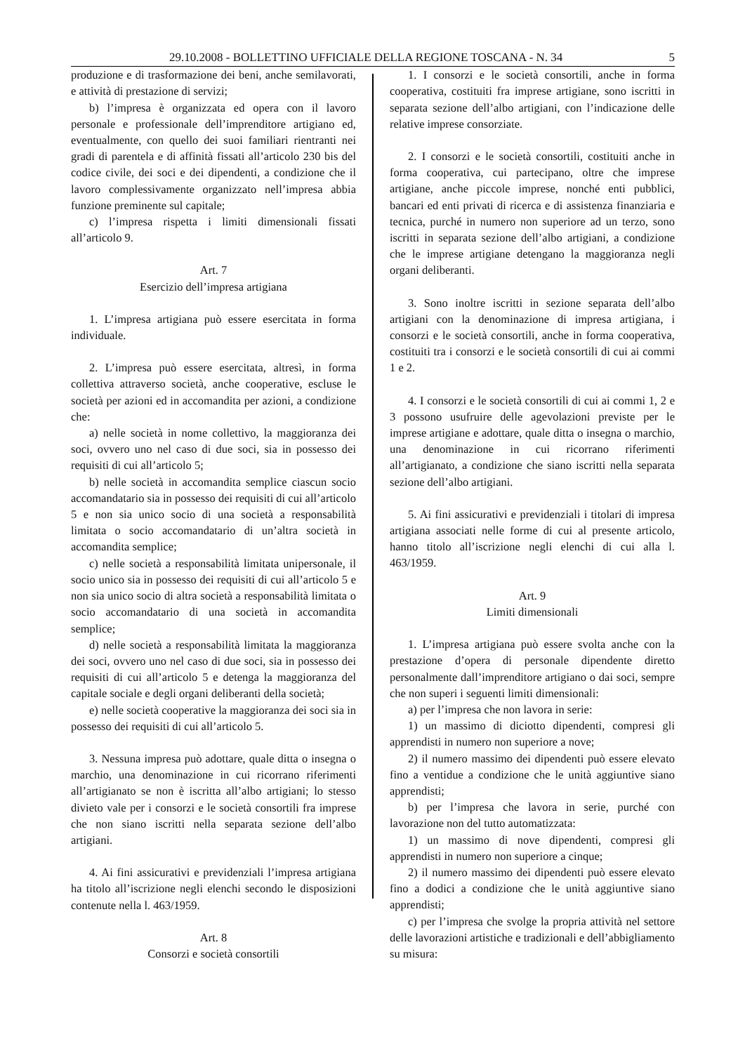29.10.2008 - BOLLETTINO UFFICIALE DELLA REGIONE TOSCANA - N. 34 5
produzione e di trasformazione dei beni, anche semilavorati, e attività di prestazione di servizi;
b) l’impresa è organizzata ed opera con il lavoro personale e professionale dell’imprenditore artigiano ed, eventualmente, con quello dei suoi familiari rientranti nei gradi di parentela e di affinità fissati all’articolo 230 bis del codice civile, dei soci e dei dipendenti, a condizione che il lavoro complessivamente organizzato nell’impresa abbia funzione preminente sul capitale;
c) l’impresa rispetta i limiti dimensionali fissati all’articolo 9.
Art. 7
Esercizio dell’impresa artigiana
1. L’impresa artigiana può essere esercitata in forma individuale.
2. L’impresa può essere esercitata, altresì, in forma collettiva attraverso società, anche cooperative, escluse le società per azioni ed in accomandita per azioni, a condizione che:
a) nelle società in nome collettivo, la maggioranza dei soci, ovvero uno nel caso di due soci, sia in possesso dei requisiti di cui all’articolo 5;
b) nelle società in accomandita semplice ciascun socio accomandatario sia in possesso dei requisiti di cui all’articolo 5 e non sia unico socio di una società a responsabilità limitata o socio accomandatario di un’altra società in accomandita semplice;
c) nelle società a responsabilità limitata unipersonale, il socio unico sia in possesso dei requisiti di cui all’articolo 5 e non sia unico socio di altra società a responsabilità limitata o socio accomandatario di una società in accomandita semplice;
d) nelle società a responsabilità limitata la maggioranza dei soci, ovvero uno nel caso di due soci, sia in possesso dei requisiti di cui all’articolo 5 e detenga la maggioranza del capitale sociale e degli organi deliberanti della società;
e) nelle società cooperative la maggioranza dei soci sia in possesso dei requisiti di cui all’articolo 5.
3. Nessuna impresa può adottare, quale ditta o insegna o marchio, una denominazione in cui ricorrano riferimenti all’artigianato se non è iscritta all’albo artigiani; lo stesso divieto vale per i consorzi e le società consortili fra imprese che non siano iscritti nella separata sezione dell’albo artigiani.
4. Ai fini assicurativi e previdenziali l’impresa artigiana ha titolo all’iscrizione negli elenchi secondo le disposizioni contenute nella l. 463/1959.
Art. 8
Consorzi e società consortili
1. I consorzi e le società consortili, anche in forma cooperativa, costituiti fra imprese artigiane, sono iscritti in separata sezione dell’albo artigiani, con l’indicazione delle relative imprese consorziate.
2. I consorzi e le società consortili, costituiti anche in forma cooperativa, cui partecipano, oltre che imprese artigiane, anche piccole imprese, nonché enti pubblici, bancari ed enti privati di ricerca e di assistenza finanziaria e tecnica, purché in numero non superiore ad un terzo, sono iscritti in separata sezione dell’albo artigiani, a condizione che le imprese artigiane detengano la maggioranza negli organi deliberanti.
3. Sono inoltre iscritti in sezione separata dell’albo artigiani con la denominazione di impresa artigiana, i consorzi e le società consortili, anche in forma cooperativa, costituiti tra i consorzi e le società consortili di cui ai commi 1 e 2.
4. I consorzi e le società consortili di cui ai commi 1, 2 e 3 possono usufruire delle agevolazioni previste per le imprese artigiane e adottare, quale ditta o insegna o marchio, una denominazione in cui ricorrano riferimenti all’artigianato, a condizione che siano iscritti nella separata sezione dell’albo artigiani.
5. Ai fini assicurativi e previdenziali i titolari di impresa artigiana associati nelle forme di cui al presente articolo, hanno titolo all’iscrizione negli elenchi di cui alla l. 463/1959.
Art. 9
Limiti dimensionali
1. L’impresa artigiana può essere svolta anche con la prestazione d’opera di personale dipendente diretto personalmente dall’imprenditore artigiano o dai soci, sempre che non superi i seguenti limiti dimensionali:
a) per l’impresa che non lavora in serie:
1) un massimo di diciotto dipendenti, compresi gli apprendisti in numero non superiore a nove;
2) il numero massimo dei dipendenti può essere elevato fino a ventidue a condizione che le unità aggiuntive siano apprendisti;
b) per l’impresa che lavora in serie, purché con lavorazione non del tutto automatizzata:
1) un massimo di nove dipendenti, compresi gli apprendisti in numero non superiore a cinque;
2) il numero massimo dei dipendenti può essere elevato fino a dodici a condizione che le unità aggiuntive siano apprendisti;
c) per l’impresa che svolge la propria attività nel settore delle lavorazioni artistiche e tradizionali e dell’abbigliamento su misura: